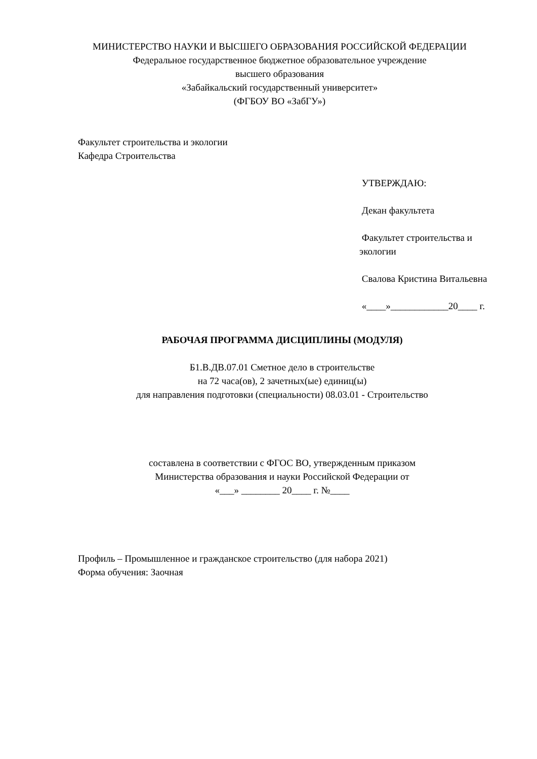МИНИСТЕРСТВО НАУКИ И ВЫСШЕГО ОБРАЗОВАНИЯ РОССИЙСКОЙ ФЕДЕРАЦИИ
Федеральное государственное бюджетное образовательное учреждение
высшего образования
«Забайкальский государственный университет»
(ФГБОУ ВО «ЗабГУ»)
Факультет строительства и экологии
Кафедра Строительства
УТВЕРЖДАЮ:
Декан факультета
Факультет строительства и экологии
Свалова Кристина Витальевна
«____»____________20____ г.
РАБОЧАЯ ПРОГРАММА ДИСЦИПЛИНЫ (МОДУЛЯ)
Б1.В.ДВ.07.01 Сметное дело в строительстве
на 72 часа(ов), 2 зачетных(ые) единиц(ы)
для направления подготовки (специальности) 08.03.01 - Строительство
составлена в соответствии с ФГОС ВО, утвержденным приказом
Министерства образования и науки Российской Федерации от
«___» ________ 20____ г. №____
Профиль – Промышленное и гражданское строительство (для набора 2021)
Форма обучения: Заочная